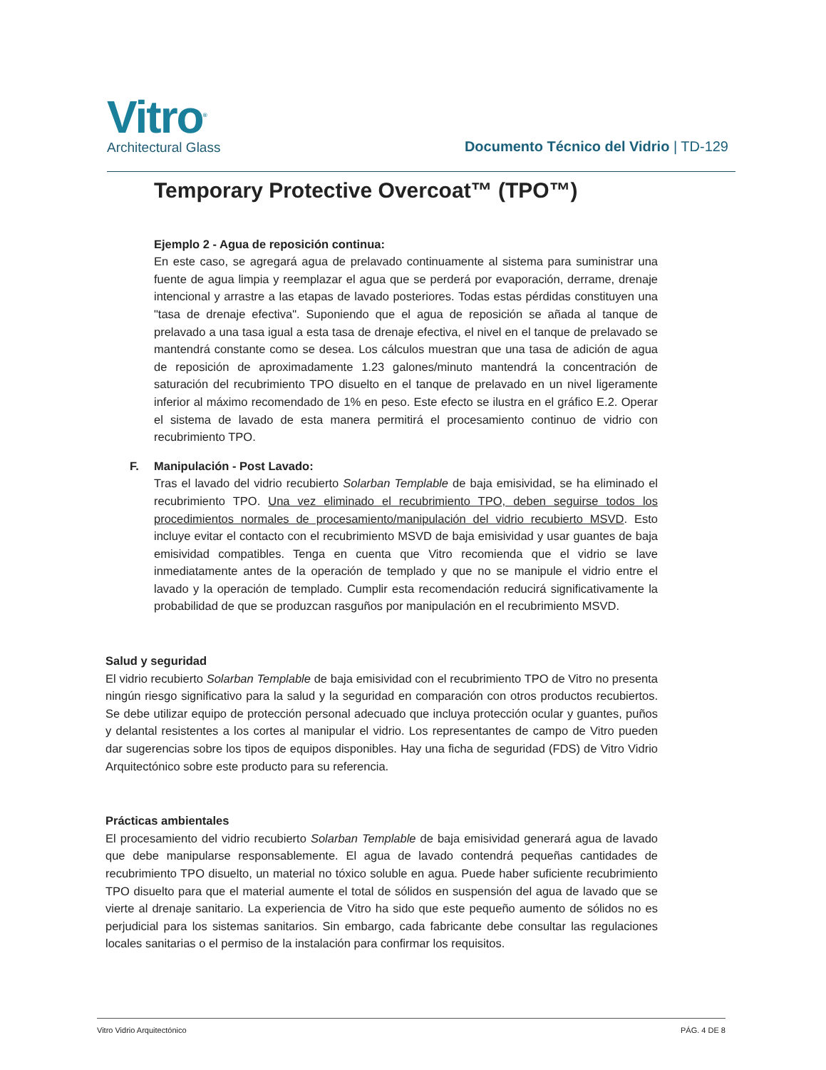Vitro<sup>®</sup>
Architectural Glass
Documento Técnico del Vidrio | TD-129
Temporary Protective Overcoat™ (TPO™)
Ejemplo 2 - Agua de reposición continua:
En este caso, se agregará agua de prelavado continuamente al sistema para suministrar una fuente de agua limpia y reemplazar el agua que se perderá por evaporación, derrame, drenaje intencional y arrastre a las etapas de lavado posteriores. Todas estas pérdidas constituyen una "tasa de drenaje efectiva". Suponiendo que el agua de reposición se añada al tanque de prelavado a una tasa igual a esta tasa de drenaje efectiva, el nivel en el tanque de prelavado se mantendrá constante como se desea. Los cálculos muestran que una tasa de adición de agua de reposición de aproximadamente 1.23 galones/minuto mantendrá la concentración de saturación del recubrimiento TPO disuelto en el tanque de prelavado en un nivel ligeramente inferior al máximo recomendado de 1% en peso. Este efecto se ilustra en el gráfico E.2. Operar el sistema de lavado de esta manera permitirá el procesamiento continuo de vidrio con recubrimiento TPO.
F. Manipulación - Post Lavado:
Tras el lavado del vidrio recubierto Solarban Templable de baja emisividad, se ha eliminado el recubrimiento TPO. Una vez eliminado el recubrimiento TPO, deben seguirse todos los procedimientos normales de procesamiento/manipulación del vidrio recubierto MSVD. Esto incluye evitar el contacto con el recubrimiento MSVD de baja emisividad y usar guantes de baja emisividad compatibles. Tenga en cuenta que Vitro recomienda que el vidrio se lave inmediatamente antes de la operación de templado y que no se manipule el vidrio entre el lavado y la operación de templado. Cumplir esta recomendación reducirá significativamente la probabilidad de que se produzcan rasguños por manipulación en el recubrimiento MSVD.
Salud y seguridad
El vidrio recubierto Solarban Templable de baja emisividad con el recubrimiento TPO de Vitro no presenta ningún riesgo significativo para la salud y la seguridad en comparación con otros productos recubiertos. Se debe utilizar equipo de protección personal adecuado que incluya protección ocular y guantes, puños y delantal resistentes a los cortes al manipular el vidrio. Los representantes de campo de Vitro pueden dar sugerencias sobre los tipos de equipos disponibles. Hay una ficha de seguridad (FDS) de Vitro Vidrio Arquitectónico sobre este producto para su referencia.
Prácticas ambientales
El procesamiento del vidrio recubierto Solarban Templable de baja emisividad generará agua de lavado que debe manipularse responsablemente. El agua de lavado contendrá pequeñas cantidades de recubrimiento TPO disuelto, un material no tóxico soluble en agua. Puede haber suficiente recubrimiento TPO disuelto para que el material aumente el total de sólidos en suspensión del agua de lavado que se vierte al drenaje sanitario. La experiencia de Vitro ha sido que este pequeño aumento de sólidos no es perjudicial para los sistemas sanitarios. Sin embargo, cada fabricante debe consultar las regulaciones locales sanitarias o el permiso de la instalación para confirmar los requisitos.
Vitro Vidrio Arquitectónico PÁG. 4 DE 8